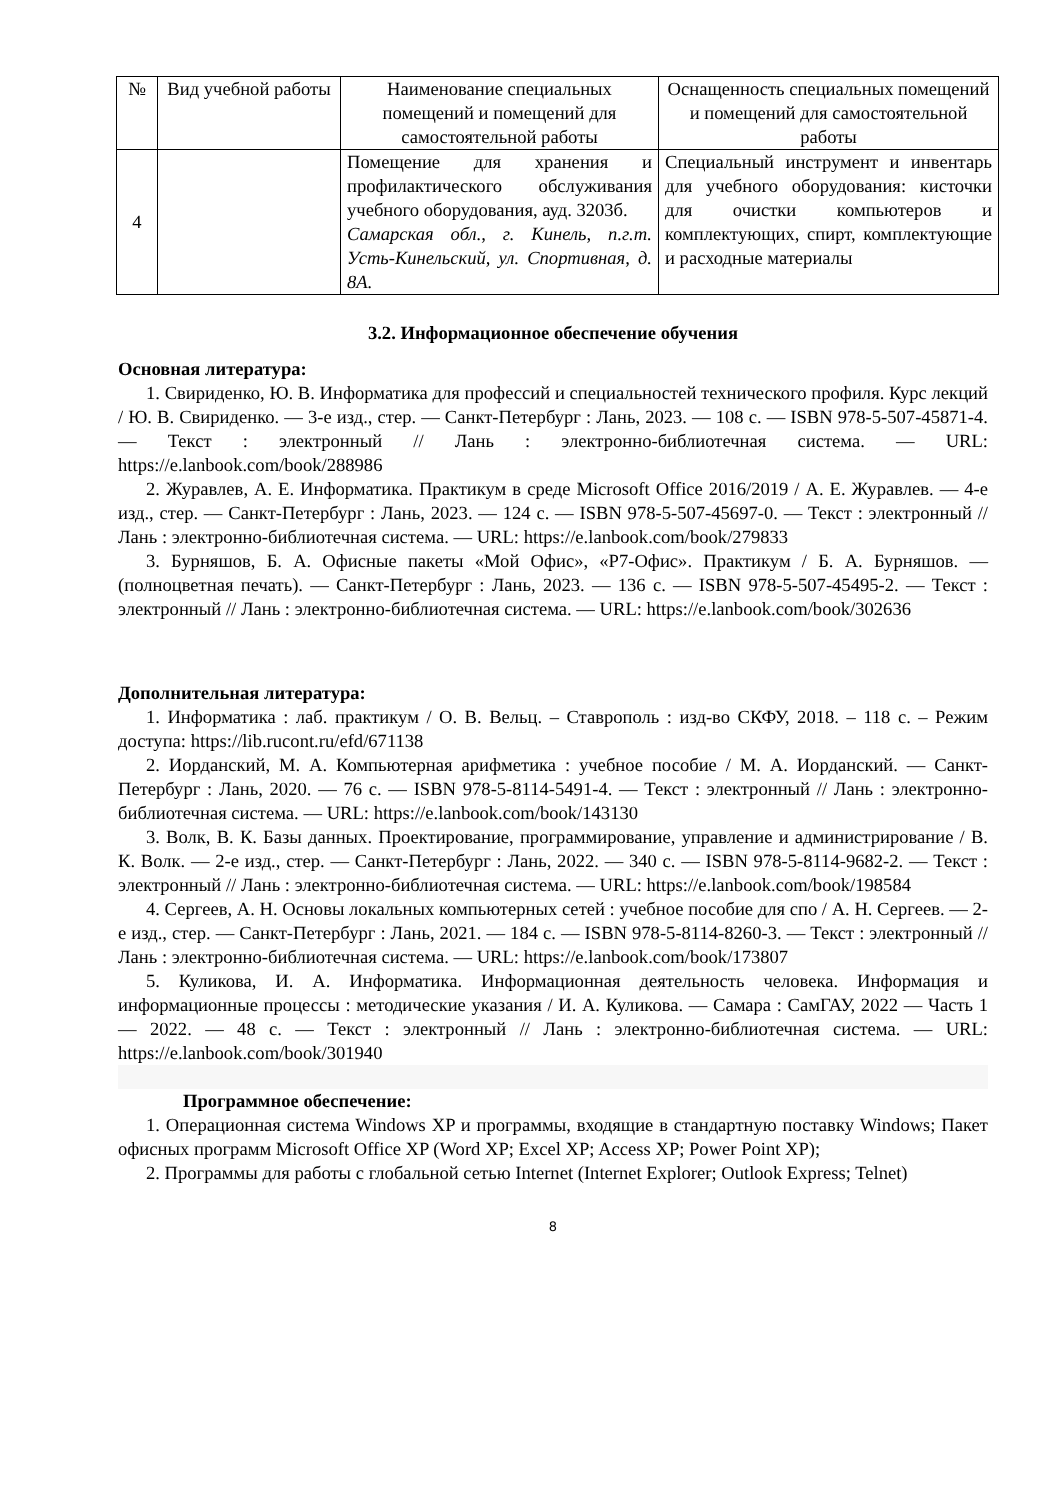| № | Вид учебной работы | Наименование специальных помещений и помещений для самостоятельной работы | Оснащенность специальных помещений и помещений для самостоятельной работы |
| --- | --- | --- | --- |
| 4 | | Помещение для хранения и профилактического обслуживания учебного оборудования, ауд. 3203б. Самарская обл., г. Кинель, п.г.т. Усть-Кинельский, ул. Спортивная, д. 8А. | Специальный инструмент и инвентарь для учебного оборудования: кисточки для очистки компьютеров и комплектующих, спирт, комплектующие и расходные материалы |
3.2. Информационное обеспечение обучения
Основная литература:
1. Свириденко, Ю. В. Информатика для профессий и специальностей технического профиля. Курс лекций / Ю. В. Свириденко. — 3-е изд., стер. — Санкт-Петербург : Лань, 2023. — 108 с. — ISBN 978-5-507-45871-4. — Текст : электронный // Лань : электронно-библиотечная система. — URL: https://e.lanbook.com/book/288986
2. Журавлев, А. Е. Информатика. Практикум в среде Microsoft Office 2016/2019 / А. Е. Журавлев. — 4-е изд., стер. — Санкт-Петербург : Лань, 2023. — 124 с. — ISBN 978-5-507-45697-0. — Текст : электронный // Лань : электронно-библиотечная система. — URL: https://e.lanbook.com/book/279833
3. Бурняшов, Б. А. Офисные пакеты «Мой Офис», «Р7-Офис». Практикум / Б. А. Бурняшов. — (полноцветная печать). — Санкт-Петербург : Лань, 2023. — 136 с. — ISBN 978-5-507-45495-2. — Текст : электронный // Лань : электронно-библиотечная система. — URL: https://e.lanbook.com/book/302636
Дополнительная литература:
1. Информатика : лаб. практикум / О. В. Вельц. – Ставрополь : изд-во СКФУ, 2018. – 118 с. – Режим доступа: https://lib.rucont.ru/efd/671138
2. Иорданский, М. А. Компьютерная арифметика : учебное пособие / М. А. Иорданский. — Санкт-Петербург : Лань, 2020. — 76 с. — ISBN 978-5-8114-5491-4. — Текст : электронный // Лань : электронно-библиотечная система. — URL: https://e.lanbook.com/book/143130
3. Волк, В. К. Базы данных. Проектирование, программирование, управление и администрирование / В. К. Волк. — 2-е изд., стер. — Санкт-Петербург : Лань, 2022. — 340 с. — ISBN 978-5-8114-9682-2. — Текст : электронный // Лань : электронно-библиотечная система. — URL: https://e.lanbook.com/book/198584
4. Сергеев, А. Н. Основы локальных компьютерных сетей : учебное пособие для спо / А. Н. Сергеев. — 2-е изд., стер. — Санкт-Петербург : Лань, 2021. — 184 с. — ISBN 978-5-8114-8260-3. — Текст : электронный // Лань : электронно-библиотечная система. — URL: https://e.lanbook.com/book/173807
5. Куликова, И. А. Информатика. Информационная деятельность человека. Информация и информационные процессы : методические указания / И. А. Куликова. — Самара : СамГАУ, 2022 — Часть 1 — 2022. — 48 с. — Текст : электронный // Лань : электронно-библиотечная система. — URL: https://e.lanbook.com/book/301940
Программное обеспечение:
1. Операционная система Windows XP и программы, входящие в стандартную поставку Windows; Пакет офисных программ Microsoft Office XP (Word XP; Excel XP; Access XP; Power Point XP);
2. Программы для работы с глобальной сетью Internet (Internet Explorer; Outlook Express; Telnet)
8